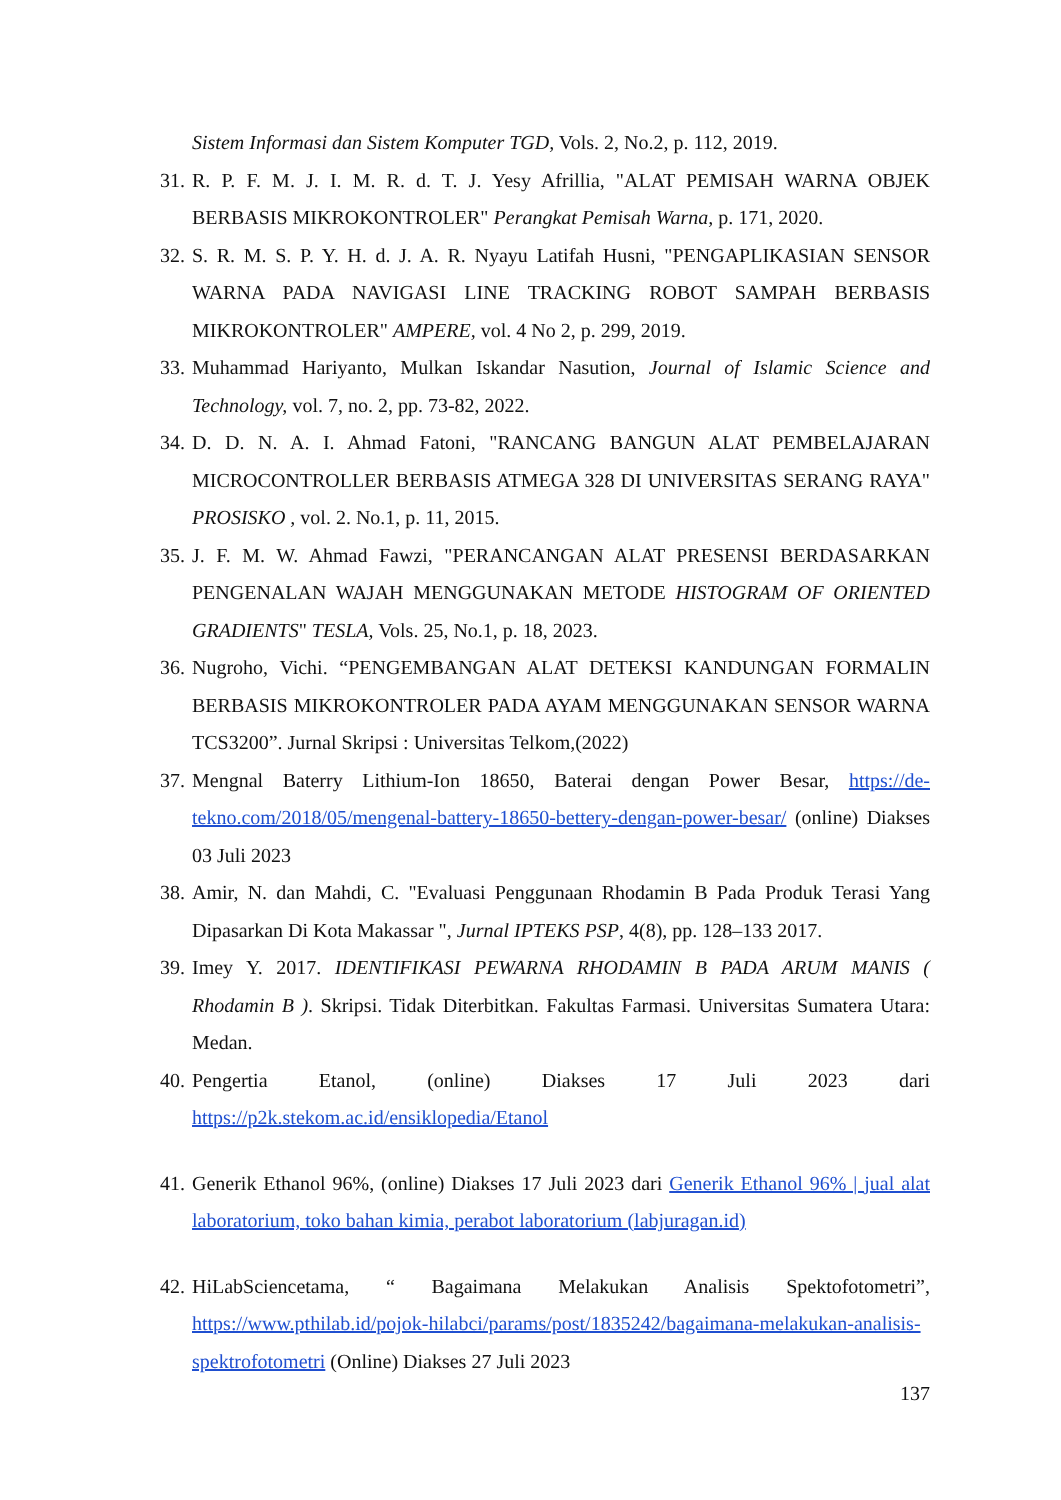Sistem Informasi dan Sistem Komputer TGD, Vols. 2, No.2, p. 112, 2019.
31. R. P. F. M. J. I. M. R. d. T. J. Yesy Afrillia, "ALAT PEMISAH WARNA OBJEK BERBASIS MIKROKONTROLER" Perangkat Pemisah Warna, p. 171, 2020.
32. S. R. M. S. P. Y. H. d. J. A. R. Nyayu Latifah Husni, "PENGAPLIKASIAN SENSOR WARNA PADA NAVIGASI LINE TRACKING ROBOT SAMPAH BERBASIS MIKROKONTROLER" AMPERE, vol. 4 No 2, p. 299, 2019.
33. Muhammad Hariyanto, Mulkan Iskandar Nasution, Journal of Islamic Science and Technology, vol. 7, no. 2, pp. 73-82, 2022.
34. D. D. N. A. I. Ahmad Fatoni, "RANCANG BANGUN ALAT PEMBELAJARAN MICROCONTROLLER BERBASIS ATMEGA 328 DI UNIVERSITAS SERANG RAYA" PROSISKO , vol. 2. No.1, p. 11, 2015.
35. J. F. M. W. Ahmad Fawzi, "PERANCANGAN ALAT PRESENSI BERDASARKAN PENGENALAN WAJAH MENGGUNAKAN METODE HISTOGRAM OF ORIENTED GRADIENTS" TESLA, Vols. 25, No.1, p. 18, 2023.
36. Nugroho, Vichi. “PENGEMBANGAN ALAT DETEKSI KANDUNGAN FORMALIN BERBASIS MIKROKONTROLER PADA AYAM MENGGUNAKAN SENSOR WARNA TCS3200”. Jurnal Skripsi : Universitas Telkom,(2022)
37. Mengnal Baterry Lithium-Ion 18650, Baterai dengan Power Besar, https://de-tekno.com/2018/05/mengenal-battery-18650-bettery-dengan-power-besar/ (online) Diakses 03 Juli 2023
38. Amir, N. dan Mahdi, C. "Evaluasi Penggunaan Rhodamin B Pada Produk Terasi Yang Dipasarkan Di Kota Makassar ", Jurnal IPTEKS PSP, 4(8), pp. 128–133 2017.
39. Imey Y. 2017. IDENTIFIKASI PEWARNA RHODAMIN B PADA ARUM MANIS ( Rhodamin B ). Skripsi. Tidak Diterbitkan. Fakultas Farmasi. Universitas Sumatera Utara: Medan.
40. Pengertia Etanol, (online) Diakses 17 Juli 2023 dari https://p2k.stekom.ac.id/ensiklopedia/Etanol
41. Generik Ethanol 96%, (online) Diakses 17 Juli 2023 dari Generik Ethanol 96% | jual alat laboratorium, toko bahan kimia, perabot laboratorium (labjuragan.id)
42. HiLabSciencetama, “ Bagaimana Melakukan Analisis Spektofotometri”, https://www.pthilab.id/pojok-hilabci/params/post/1835242/bagaimana-melakukan-analisis-spektrofotometri (Online) Diakses 27 Juli 2023
137